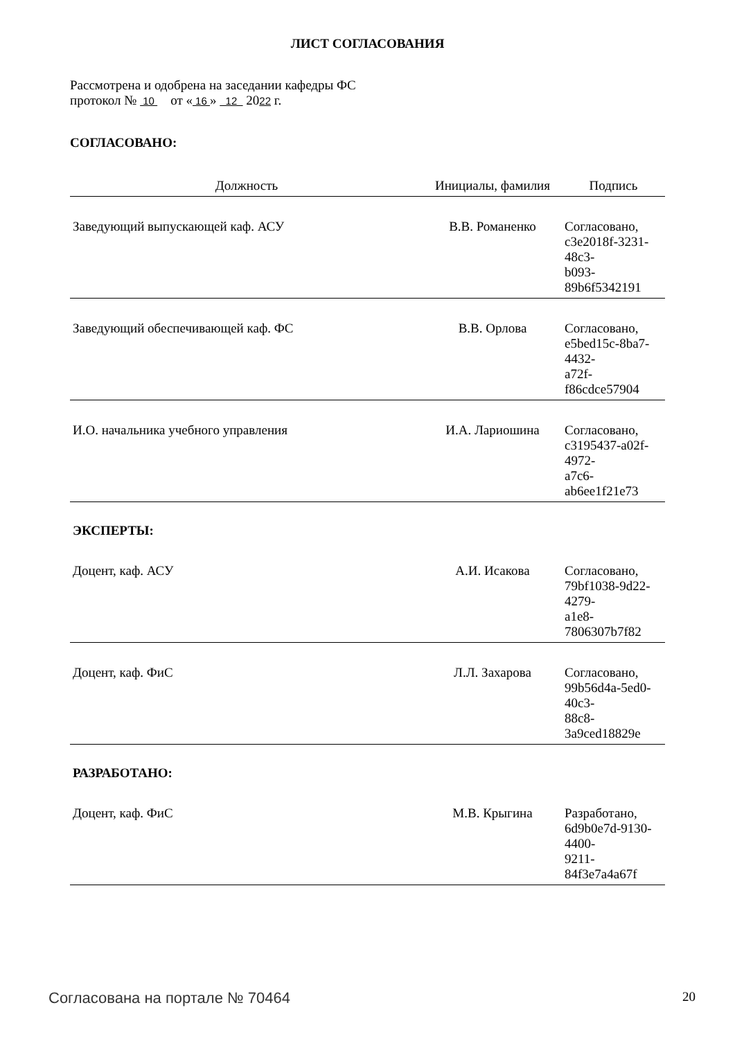ЛИСТ СОГЛАСОВАНИЯ
Рассмотрена и одобрена на заседании кафедры ФС
протокол № 10 от « 16 » 12 2022 г.
СОГЛАСОВАНО:
| Должность | Инициалы, фамилия | Подпись |
| --- | --- | --- |
| Заведующий выпускающей каф. АСУ | В.В. Романенко | Согласовано, c3e2018f-3231-48c3- b093-89b6f5342191 |
| Заведующий обеспечивающей каф. ФС | В.В. Орлова | Согласовано, e5bed15c-8ba7-4432- a72f-f86cdce57904 |
| И.О. начальника учебного управления | И.А. Лариошина | Согласовано, c3195437-a02f-4972- a7c6-ab6ee1f21e73 |
| ЭКСПЕРТЫ: | | |
| Доцент, каф. АСУ | А.И. Исакова | Согласовано, 79bf1038-9d22-4279- a1e8-7806307b7f82 |
| Доцент, каф. ФиС | Л.Л. Захарова | Согласовано, 99b56d4a-5ed0-40c3- 88c8-3a9ced18829e |
| РАЗРАБОТАНО: | | |
| Доцент, каф. ФиС | М.В. Крыгина | Разработано, 6d9b0e7d-9130-4400- 9211-84f3e7a4a67f |
Согласована на портале № 70464 20